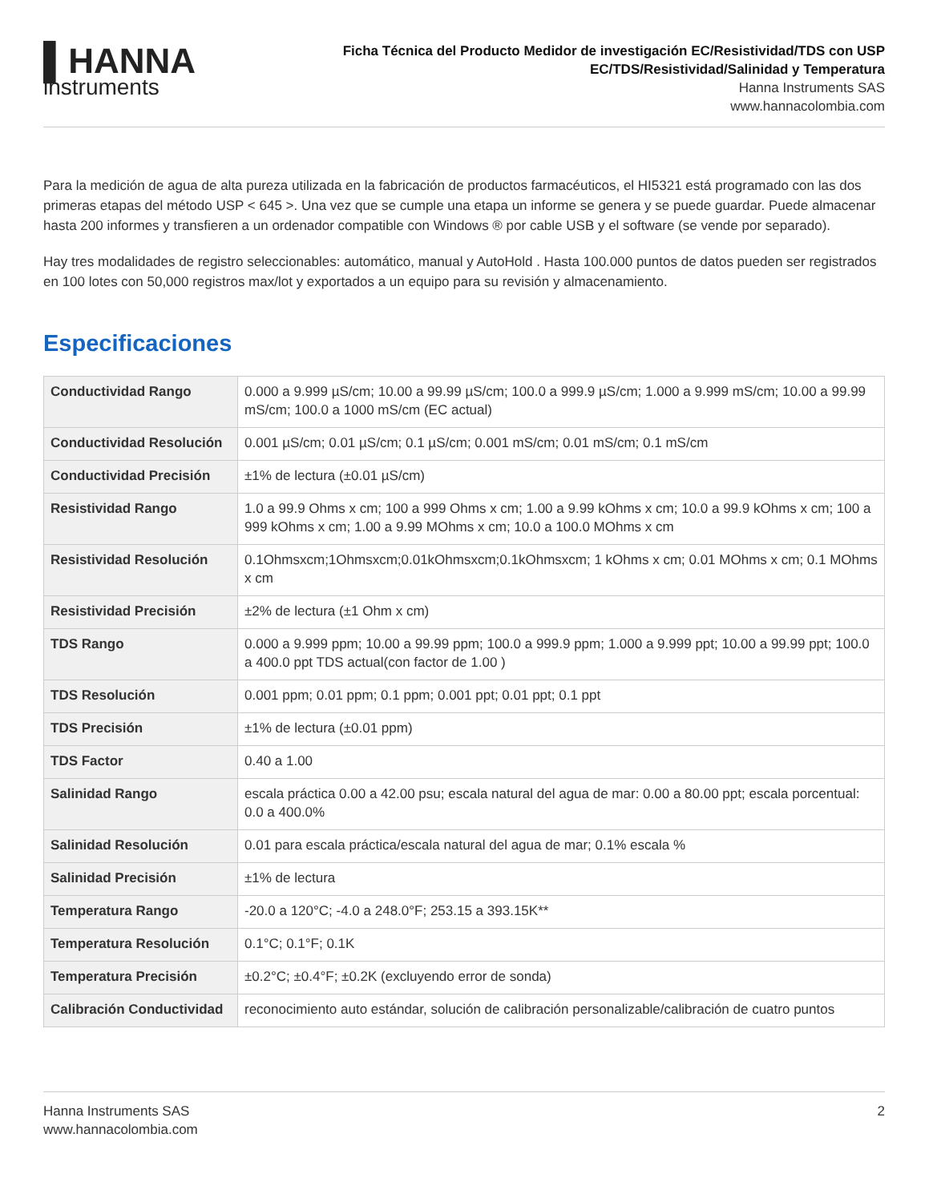▌HANNA
instruments
Ficha Técnica del Producto Medidor de investigación EC/Resistividad/TDS con USP EC/TDS/Resistividad/Salinidad y Temperatura
Hanna Instruments SAS
www.hannacolombia.com
Para la medición de agua de alta pureza utilizada en la fabricación de productos farmacéuticos, el HI5321 está programado con las dos primeras etapas del método USP < 645 >. Una vez que se cumple una etapa un informe se genera y se puede guardar. Puede almacenar hasta 200 informes y transfieren a un ordenador compatible con Windows ® por cable USB y el software (se vende por separado).
Hay tres modalidades de registro seleccionables: automático, manual y AutoHold . Hasta 100.000 puntos de datos pueden ser registrados en 100 lotes con 50,000 registros max/lot y exportados a un equipo para su revisión y almacenamiento.
Especificaciones
| Conductividad Rango | 0.000 a 9.999 µS/cm; 10.00 a 99.99 µS/cm; 100.0 a 999.9 µS/cm; 1.000 a 9.999 mS/cm; 10.00 a 99.99 mS/cm; 100.0 a 1000 mS/cm (EC actual) |
| Conductividad Resolución | 0.001 µS/cm; 0.01 µS/cm; 0.1 µS/cm; 0.001 mS/cm; 0.01 mS/cm; 0.1 mS/cm |
| Conductividad Precisión | ±1% de lectura (±0.01 µS/cm) |
| Resistividad Rango | 1.0 a 99.9 Ohms x cm; 100 a 999 Ohms x cm; 1.00 a 9.99 kOhms x cm; 10.0 a 99.9 kOhms x cm; 100 a 999 kOhms x cm; 1.00 a 9.99 MOhms x cm; 10.0 a 100.0 MOhms x cm |
| Resistividad Resolución | 0.1Ohmsxcm;1Ohmsxcm;0.01kOhmsxcm;0.1kOhmsxcm; 1 kOhms x cm; 0.01 MOhms x cm; 0.1 MOhms x cm |
| Resistividad Precisión | ±2% de lectura (±1 Ohm x cm) |
| TDS Rango | 0.000 a 9.999 ppm; 10.00 a 99.99 ppm; 100.0 a 999.9 ppm; 1.000 a 9.999 ppt; 10.00 a 99.99 ppt; 100.0 a 400.0 ppt TDS actual(con factor de 1.00 ) |
| TDS Resolución | 0.001 ppm; 0.01 ppm; 0.1 ppm; 0.001 ppt; 0.01 ppt; 0.1 ppt |
| TDS Precisión | ±1% de lectura (±0.01 ppm) |
| TDS Factor | 0.40 a 1.00 |
| Salinidad Rango | escala práctica 0.00 a 42.00 psu; escala natural del agua de mar: 0.00 a 80.00 ppt; escala porcentual: 0.0 a 400.0% |
| Salinidad Resolución | 0.01 para escala práctica/escala natural del agua de mar; 0.1% escala % |
| Salinidad Precisión | ±1% de lectura |
| Temperatura Rango | -20.0 a 120°C; -4.0 a 248.0°F; 253.15 a 393.15K** |
| Temperatura Resolución | 0.1°C; 0.1°F; 0.1K |
| Temperatura Precisión | ±0.2°C; ±0.4°F; ±0.2K (excluyendo error de sonda) |
| Calibración Conductividad | reconocimiento auto estándar, solución de calibración personalizable/calibración de cuatro puntos |
Hanna Instruments SAS
www.hannacolombia.com
2